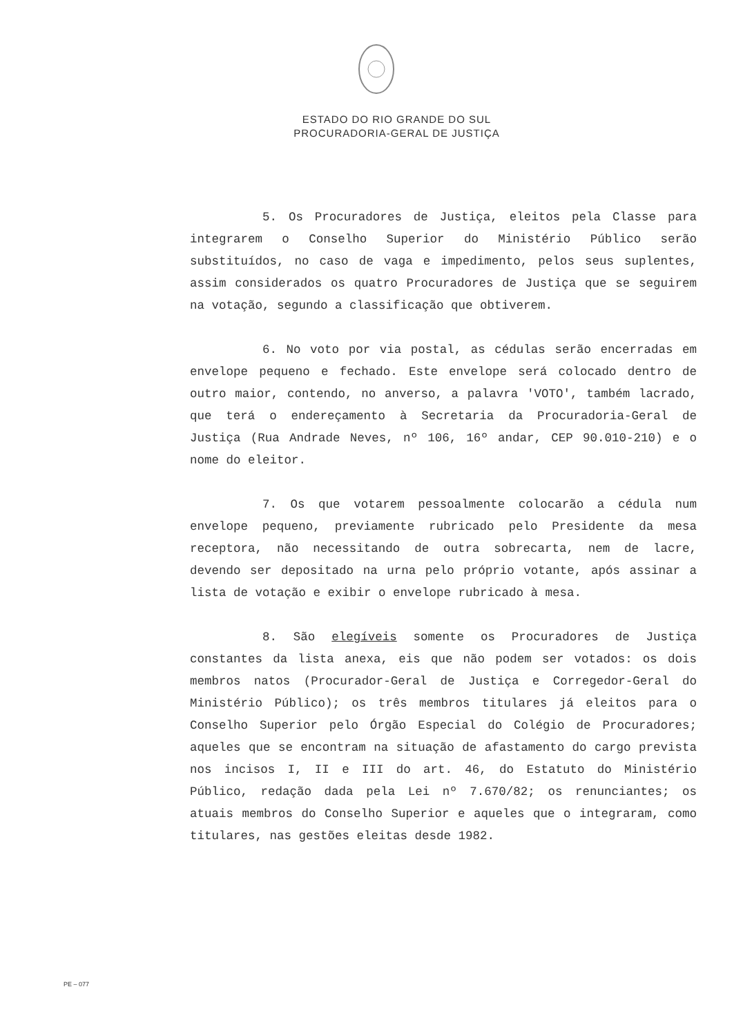ESTADO DO RIO GRANDE DO SUL
PROCURADORIA-GERAL DE JUSTIÇA
5. Os Procuradores de Justiça, eleitos pela Classe para integrarem o Conselho Superior do Ministério Público serão substituídos, no caso de vaga e impedimento, pelos seus suplentes, assim considerados os quatro Procuradores de Justiça que se seguirem na votação, segundo a classificação que obtiverem.
6. No voto por via postal, as cédulas serão encerradas em envelope pequeno e fechado. Este envelope será colocado dentro de outro maior, contendo, no anverso, a palavra 'VOTO', também lacrado, que terá o endereçamento à Secretaria da Procuradoria-Geral de Justiça (Rua Andrade Neves, nº 106, 16º andar, CEP 90.010-210) e o nome do eleitor.
7. Os que votarem pessoalmente colocarão a cédula num envelope pequeno, previamente rubricado pelo Presidente da mesa receptora, não necessitando de outra sobrecarta, nem de lacre, devendo ser depositado na urna pelo próprio votante, após assinar a lista de votação e exibir o envelope rubricado à mesa.
8. São elegíveis somente os Procuradores de Justiça constantes da lista anexa, eis que não podem ser votados: os dois membros natos (Procurador-Geral de Justiça e Corregedor-Geral do Ministério Público); os três membros titulares já eleitos para o Conselho Superior pelo Órgão Especial do Colégio de Procuradores; aqueles que se encontram na situação de afastamento do cargo prevista nos incisos I, II e III do art. 46, do Estatuto do Ministério Público, redação dada pela Lei nº 7.670/82; os renunciantes; os atuais membros do Conselho Superior e aqueles que o integraram, como titulares, nas gestões eleitas desde 1982.
PE – 077